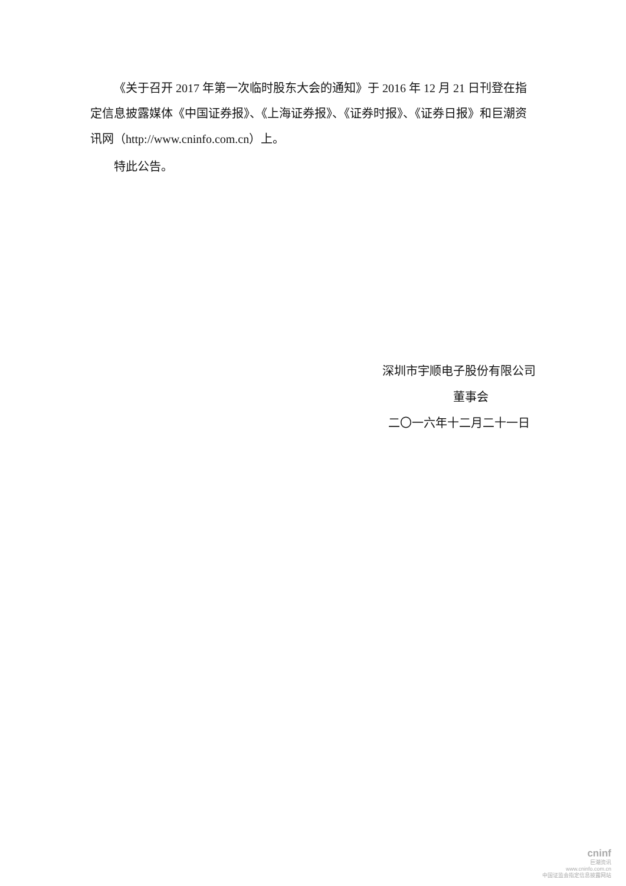《关于召开 2017 年第一次临时股东大会的通知》于 2016 年 12 月 21 日刊登在指定信息披露媒体《中国证券报》、《上海证券报》、《证券时报》、《证券日报》和巨潮资讯网（http://www.cninfo.com.cn）上。
特此公告。
深圳市宇顺电子股份有限公司
董事会
二〇一六年十二月二十一日
cninf
巨潮资讯
www.cninfo.com.cn
中国证监会指定信息披露网站